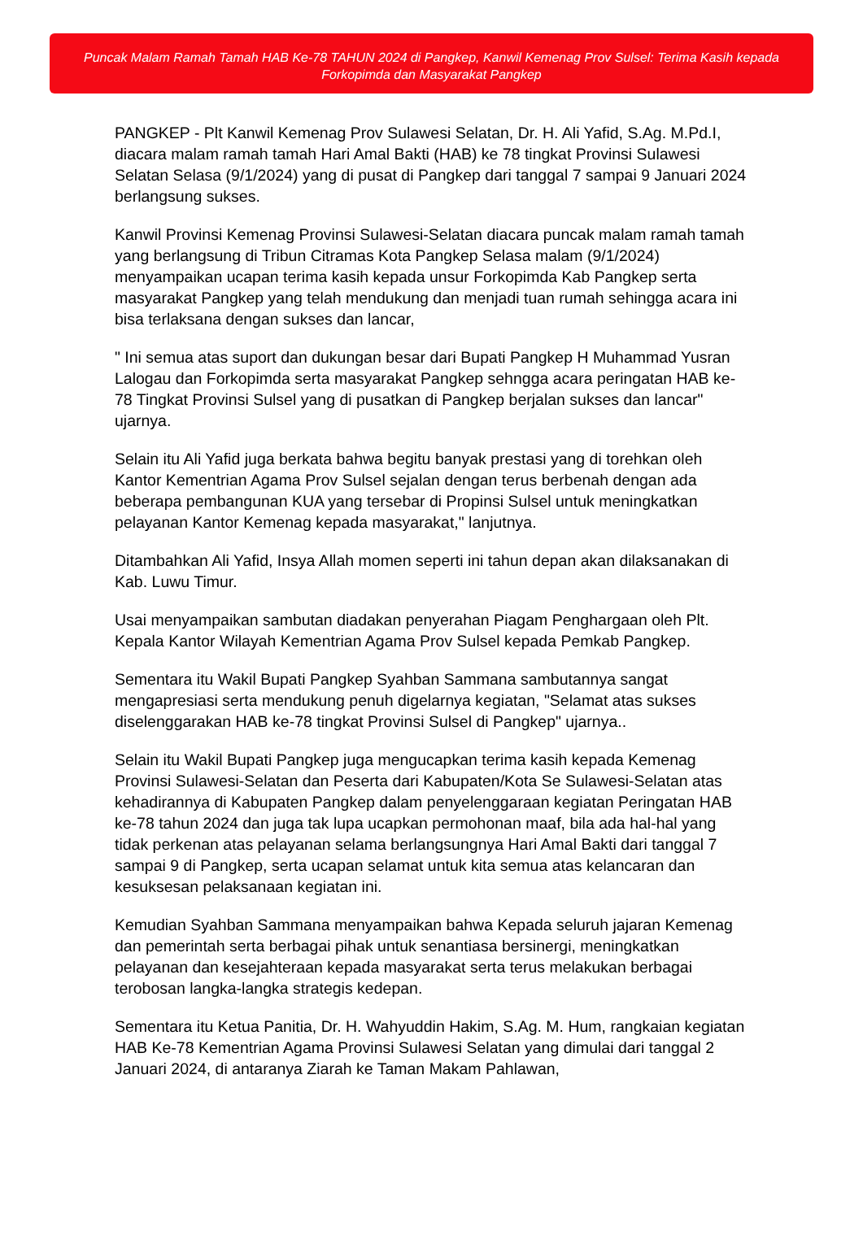Puncak Malam Ramah Tamah HAB Ke-78 TAHUN 2024 di Pangkep, Kanwil Kemenag Prov Sulsel: Terima Kasih kepada Forkopimda dan Masyarakat Pangkep
PANGKEP - Plt Kanwil Kemenag Prov Sulawesi Selatan, Dr. H. Ali Yafid, S.Ag. M.Pd.I, diacara malam ramah tamah Hari Amal Bakti (HAB) ke 78 tingkat Provinsi Sulawesi Selatan Selasa (9/1/2024) yang di pusat di Pangkep dari tanggal 7 sampai 9 Januari 2024 berlangsung sukses.
Kanwil Provinsi Kemenag Provinsi Sulawesi-Selatan diacara puncak malam ramah tamah yang berlangsung di Tribun Citramas Kota Pangkep Selasa malam (9/1/2024) menyampaikan ucapan terima kasih kepada unsur Forkopimda Kab Pangkep serta masyarakat Pangkep yang telah mendukung dan menjadi tuan rumah sehingga acara ini bisa terlaksana dengan sukses dan lancar,
" Ini semua atas suport dan dukungan besar dari Bupati Pangkep H Muhammad Yusran Lalogau dan Forkopimda serta masyarakat Pangkep sehngga acara peringatan HAB ke-78 Tingkat Provinsi Sulsel yang di pusatkan di Pangkep berjalan sukses dan lancar" ujarnya.
Selain itu Ali Yafid juga berkata bahwa begitu banyak prestasi yang di torehkan oleh Kantor Kementrian Agama Prov Sulsel sejalan dengan terus berbenah dengan ada beberapa pembangunan KUA yang tersebar di Propinsi Sulsel untuk meningkatkan pelayanan Kantor Kemenag kepada masyarakat," lanjutnya.
Ditambahkan Ali Yafid, Insya Allah momen seperti ini tahun depan akan dilaksanakan di Kab. Luwu Timur.
Usai menyampaikan sambutan diadakan penyerahan Piagam Penghargaan oleh Plt. Kepala Kantor Wilayah Kementrian Agama Prov Sulsel kepada Pemkab Pangkep.
Sementara itu Wakil Bupati Pangkep Syahban Sammana sambutannya sangat mengapresiasi serta mendukung penuh digelarnya kegiatan, "Selamat atas sukses diselenggarakan HAB ke-78 tingkat Provinsi Sulsel di Pangkep" ujarnya..
Selain itu Wakil Bupati Pangkep juga mengucapkan terima kasih kepada Kemenag Provinsi Sulawesi-Selatan dan Peserta dari Kabupaten/Kota Se Sulawesi-Selatan atas kehadirannya di Kabupaten Pangkep dalam penyelenggaraan kegiatan Peringatan HAB ke-78 tahun 2024 dan juga tak lupa ucapkan permohonan maaf, bila ada hal-hal yang tidak perkenan atas pelayanan selama berlangsungnya Hari Amal Bakti dari tanggal 7 sampai 9 di Pangkep, serta ucapan selamat untuk kita semua atas kelancaran dan kesuksesan pelaksanaan kegiatan ini.
Kemudian Syahban Sammana menyampaikan bahwa Kepada seluruh jajaran Kemenag dan pemerintah serta berbagai pihak untuk senantiasa bersinergi, meningkatkan pelayanan dan kesejahteraan kepada masyarakat serta terus melakukan berbagai terobosan langka-langka strategis kedepan.
Sementara itu Ketua Panitia, Dr. H. Wahyuddin Hakim, S.Ag. M. Hum, rangkaian kegiatan HAB Ke-78 Kementrian Agama Provinsi Sulawesi Selatan yang dimulai dari tanggal 2 Januari 2024, di antaranya Ziarah ke Taman Makam Pahlawan,